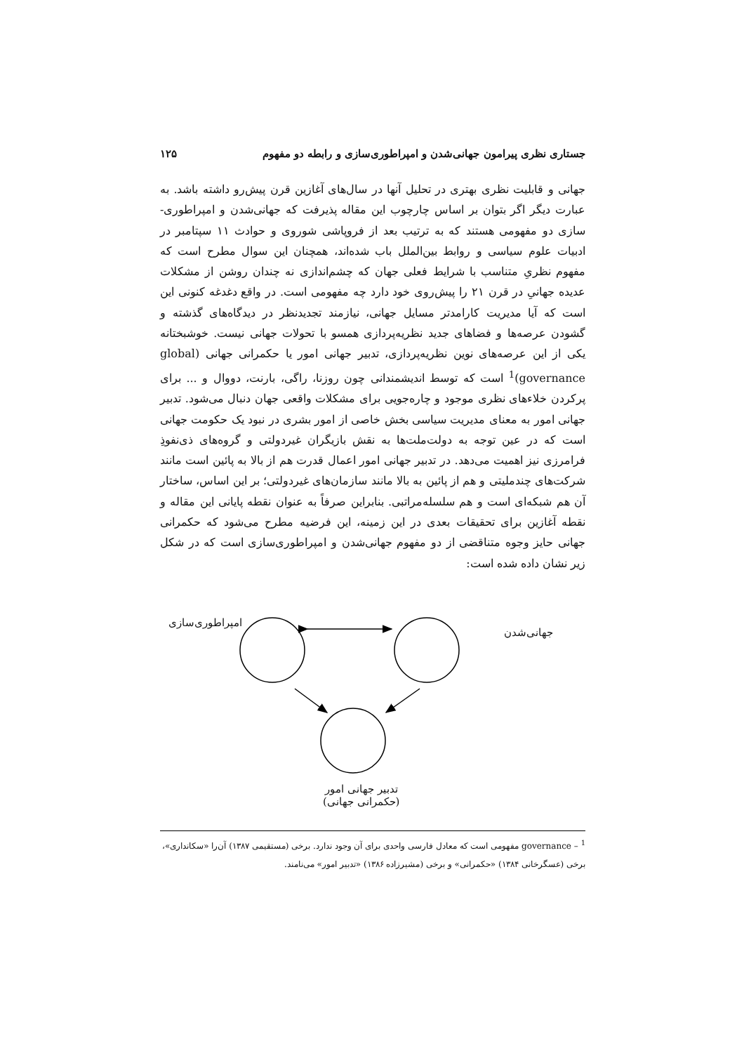جستاری نظری پیرامون جهانی‌شدن و امپراطوری‌سازی و رابطه دو مفهوم ۱۲۵
جهانی و قابلیت نظری بهتری در تحلیل آنها در سال‌های آغازین قرن پیش‌رو داشته باشد. به عبارت دیگر اگر بتوان بر اساس چارچوب این مقاله پذیرفت که جهانی‌شدن و امپراطوری-سازی دو مفهومی هستند که به ترتیب بعد از فروپاشی شوروی و حوادث ۱۱ سپتامبر در ادبیات علوم سیاسی و روابط بین‌الملل باب شده‌اند، همچنان این سوال مطرح است که مفهوم نظریِ متناسب با شرایط فعلی جهان که چشم‌اندازی نه چندان روشن از مشکلات عدیده جهانیِ در قرن ۲۱ را پیش‌روی خود دارد چه مفهومی است. در واقع دغدغه کنونی این است که آیا مدیریت کارامدتر مسایل جهانی، نیازمند تجدیدنظر در دیدگاه‌های گذشته و گشودن عرصه‌ها و فضاهای جدید نظریه‌پردازی همسو با تحولات جهانی نیست. خوشبختانه یکی از این عرصه‌های نوین نظریه‌پردازی، تدبیر جهانی امور یا حکمرانی جهانی (global governance)<sup>1</sup> است که توسط اندیشمندانی چون روزنا، راگی، بارنت، دووال و ... برای پرکردن خلاءهای نظری موجود و چاره‌جویی برای مشکلات واقعی جهان دنبال می‌شود. تدبیر جهانی امور به معنای مدیریت سیاسی بخش خاصی از امور بشری در نبود یک حکومت جهانی است که در عین توجه به دولت‌ملت‌ها به نقش بازیگران غیردولتی و گروه‌های ذی‌نفوذِ فرامرزی نیز اهمیت می‌دهد. در تدبیر جهانی امور اعمال قدرت هم از بالا به پائین است مانند شرکت‌های چندملیتی و هم از پائین به بالا مانند سازمان‌های غیردولتی؛ بر این اساس، ساختار آن هم شبکه‌ای است و هم سلسله‌مراتبی. بنابراین صرفاً به عنوان نقطه پایانی این مقاله و نقطه آغازین برای تحقیقات بعدی در این زمینه، این فرضیه مطرح می‌شود که حکمرانی جهانی حایز وجوه متناقضی از دو مفهوم جهانی‌شدن و امپراطوری‌سازی است که در شکل زیر نشان داده شده است:
امپراطوری‌سازی
جهانی‌شدن
تدبیر جهانی امور
(حکمرانی جهانی)
<sup>1</sup> – governance مفهومی است که معادل فارسی واحدی برای آن وجود ندارد. برخی (مستقیمی ۱۳۸۷) آن‌را «سکانداری»، برخی (عسگرخانی ۱۳۸۴) «حکمرانی» و برخی (مشیرزاده ۱۳۸۶) «تدبیر امور» می‌نامند.